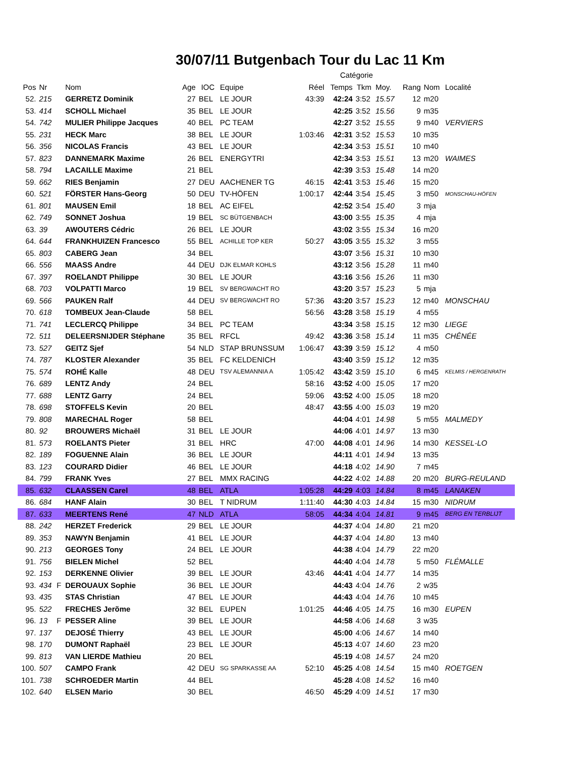30/07/11 Butgenbach Tour du Lac 11 Km
| Catégorie | | | | | | | | | | | | | |
| --- | --- | --- | --- | --- | --- | --- | --- | --- | --- | --- | --- | --- | --- |
| Pos | Nr | | Nom | Age | IOC | Equipe | Réel | Temps | Tkm | Moy. | Rang | Nom | Localité |
| 52. | 215 | | GERRETZ Dominik | 27 | BEL | LE JOUR | 43:39 | 42:24 | 3:52 | 15.57 | 12 | m20 | |
| 53. | 414 | | SCHOLL Michael | 35 | BEL | LE JOUR | | 42:25 | 3:52 | 15.56 | 9 | m35 | |
| 54. | 742 | | MULIER Philippe Jacques | 40 | BEL | PC TEAM | | 42:27 | 3:52 | 15.55 | 9 | m40 | VERVIERS |
| 55. | 231 | | HECK Marc | 38 | BEL | LE JOUR | 1:03:46 | 42:31 | 3:52 | 15.53 | 10 | m35 | |
| 56. | 356 | | NICOLAS Francis | 43 | BEL | LE JOUR | | 42:34 | 3:53 | 15.51 | 10 | m40 | |
| 57. | 823 | | DANNEMARK Maxime | 26 | BEL | ENERGYTRI | | 42:34 | 3:53 | 15.51 | 13 | m20 | WAIMES |
| 58. | 794 | | LACAILLE Maxime | 21 | BEL | | | 42:39 | 3:53 | 15.48 | 14 | m20 | |
| 59. | 662 | | RIES Benjamin | 27 | DEU | AACHENER TG | 46:15 | 42:41 | 3:53 | 15.46 | 15 | m20 | |
| 60. | 521 | | FÖRSTER Hans-Georg | 50 | DEU | TV-HÖFEN | 1:00:17 | 42:44 | 3:54 | 15.45 | 3 | m50 | MONSCHAU-HÖFEN |
| 61. | 801 | | MAUSEN Emil | 18 | BEL | AC EIFEL | | 42:52 | 3:54 | 15.40 | 3 | mja | |
| 62. | 749 | | SONNET Joshua | 19 | BEL | SC BÜTGENBACH | | 43:00 | 3:55 | 15.35 | 4 | mja | |
| 63. | 39 | | AWOUTERS Cédric | 26 | BEL | LE JOUR | | 43:02 | 3:55 | 15.34 | 16 | m20 | |
| 64. | 644 | | FRANKHUIZEN Francesco | 55 | BEL | ACHILLE TOP KER | 50:27 | 43:05 | 3:55 | 15.32 | 3 | m55 | |
| 65. | 803 | | CABERG Jean | 34 | BEL | | | 43:07 | 3:56 | 15.31 | 10 | m30 | |
| 66. | 556 | | MAASS Andre | 44 | DEU | DJK ELMAR KOHLS | | 43:12 | 3:56 | 15.28 | 11 | m40 | |
| 67. | 397 | | ROELANDT Philippe | 30 | BEL | LE JOUR | | 43:16 | 3:56 | 15.26 | 11 | m30 | |
| 68. | 703 | | VOLPATTI Marco | 19 | BEL | SV BERGWACHT RO | | 43:20 | 3:57 | 15.23 | 5 | mja | |
| 69. | 566 | | PAUKEN Ralf | 44 | DEU | SV BERGWACHT RO | 57:36 | 43:20 | 3:57 | 15.23 | 12 | m40 | MONSCHAU |
| 70. | 618 | | TOMBEUX Jean-Claude | 58 | BEL | | 56:56 | 43:28 | 3:58 | 15.19 | 4 | m55 | |
| 71. | 741 | | LECLERCQ Philippe | 34 | BEL | PC TEAM | | 43:34 | 3:58 | 15.15 | 12 | m30 | LIEGE |
| 72. | 511 | | DELEERSNIJDER Stéphane | 35 | BEL | RFCL | 49:42 | 43:36 | 3:58 | 15.14 | 11 | m35 | CHÊNÉE |
| 73. | 527 | | GEITZ Sjef | 54 | NLD | STAP BRUNSSUM | 1:06:47 | 43:39 | 3:59 | 15.12 | 4 | m50 | |
| 74. | 787 | | KLOSTER Alexander | 35 | BEL | FC KELDENICH | | 43:40 | 3:59 | 15.12 | 12 | m35 | |
| 75. | 574 | | ROHÉ Kalle | 48 | DEU | TSV ALEMANNIA A | 1:05:42 | 43:42 | 3:59 | 15.10 | 6 | m45 | KELMIS / HERGENRATH |
| 76. | 689 | | LENTZ Andy | 24 | BEL | | 58:16 | 43:52 | 4:00 | 15.05 | 17 | m20 | |
| 77. | 688 | | LENTZ Garry | 24 | BEL | | 59:06 | 43:52 | 4:00 | 15.05 | 18 | m20 | |
| 78. | 698 | | STOFFELS Kevin | 20 | BEL | | 48:47 | 43:55 | 4:00 | 15.03 | 19 | m20 | |
| 79. | 808 | | MARECHAL Roger | 58 | BEL | | | 44:04 | 4:01 | 14.98 | 5 | m55 | MALMEDY |
| 80. | 92 | | BROUWERS Michaël | 31 | BEL | LE JOUR | | 44:06 | 4:01 | 14.97 | 13 | m30 | |
| 81. | 573 | | ROELANTS Pieter | 31 | BEL | HRC | 47:00 | 44:08 | 4:01 | 14.96 | 14 | m30 | KESSEL-LO |
| 82. | 189 | | FOGUENNE Alain | 36 | BEL | LE JOUR | | 44:11 | 4:01 | 14.94 | 13 | m35 | |
| 83. | 123 | | COURARD Didier | 46 | BEL | LE JOUR | | 44:18 | 4:02 | 14.90 | 7 | m45 | |
| 84. | 799 | | FRANK Yves | 27 | BEL | MMX RACING | | 44:22 | 4:02 | 14.88 | 20 | m20 | BURG-REULAND |
| 85. | 632 | | CLAASSEN Carel | 48 | BEL | ATLA | 1:05:28 | 44:29 | 4:03 | 14.84 | 8 | m45 | LANAKEN |
| 86. | 684 | | HANF Alain | 30 | BEL | T NIDRUM | 1:11:40 | 44:30 | 4:03 | 14.84 | 15 | m30 | NIDRUM |
| 87. | 633 | | MEERTENS René | 47 | NLD | ATLA | 58:05 | 44:34 | 4:04 | 14.81 | 9 | m45 | BERG EN TERBLIJT |
| 88. | 242 | | HERZET Frederick | 29 | BEL | LE JOUR | | 44:37 | 4:04 | 14.80 | 21 | m20 | |
| 89. | 353 | | NAWYN Benjamin | 41 | BEL | LE JOUR | | 44:37 | 4:04 | 14.80 | 13 | m40 | |
| 90. | 213 | | GEORGES Tony | 24 | BEL | LE JOUR | | 44:38 | 4:04 | 14.79 | 22 | m20 | |
| 91. | 756 | | BIELEN Michel | 52 | BEL | | | 44:40 | 4:04 | 14.78 | 5 | m50 | FLÉMALLE |
| 92. | 153 | | DERKENNE Olivier | 39 | BEL | LE JOUR | 43:46 | 44:41 | 4:04 | 14.77 | 14 | m35 | |
| 93. | 434 | F | DEROUAUX Sophie | 36 | BEL | LE JOUR | | 44:43 | 4:04 | 14.76 | 2 | w35 | |
| 93. | 435 | | STAS Christian | 47 | BEL | LE JOUR | | 44:43 | 4:04 | 14.76 | 10 | m45 | |
| 95. | 522 | | FRECHES Jerõme | 32 | BEL | EUPEN | 1:01:25 | 44:46 | 4:05 | 14.75 | 16 | m30 | EUPEN |
| 96. | 13 | F | PESSER Aline | 39 | BEL | LE JOUR | | 44:58 | 4:06 | 14.68 | 3 | w35 | |
| 97. | 137 | | DEJOSÉ Thierry | 43 | BEL | LE JOUR | | 45:00 | 4:06 | 14.67 | 14 | m40 | |
| 98. | 170 | | DUMONT Raphaël | 23 | BEL | LE JOUR | | 45:13 | 4:07 | 14.60 | 23 | m20 | |
| 99. | 813 | | VAN LIERDE Mathieu | 20 | BEL | | | 45:19 | 4:08 | 14.57 | 24 | m20 | |
| 100. | 507 | | CAMPO Frank | 42 | DEU | SG SPARKASSE AA | 52:10 | 45:25 | 4:08 | 14.54 | 15 | m40 | ROETGEN |
| 101. | 738 | | SCHROEDER Martin | 44 | BEL | | | 45:28 | 4:08 | 14.52 | 16 | m40 | |
| 102. | 640 | | ELSEN Mario | 30 | BEL | | 46:50 | 45:29 | 4:09 | 14.51 | 17 | m30 | |